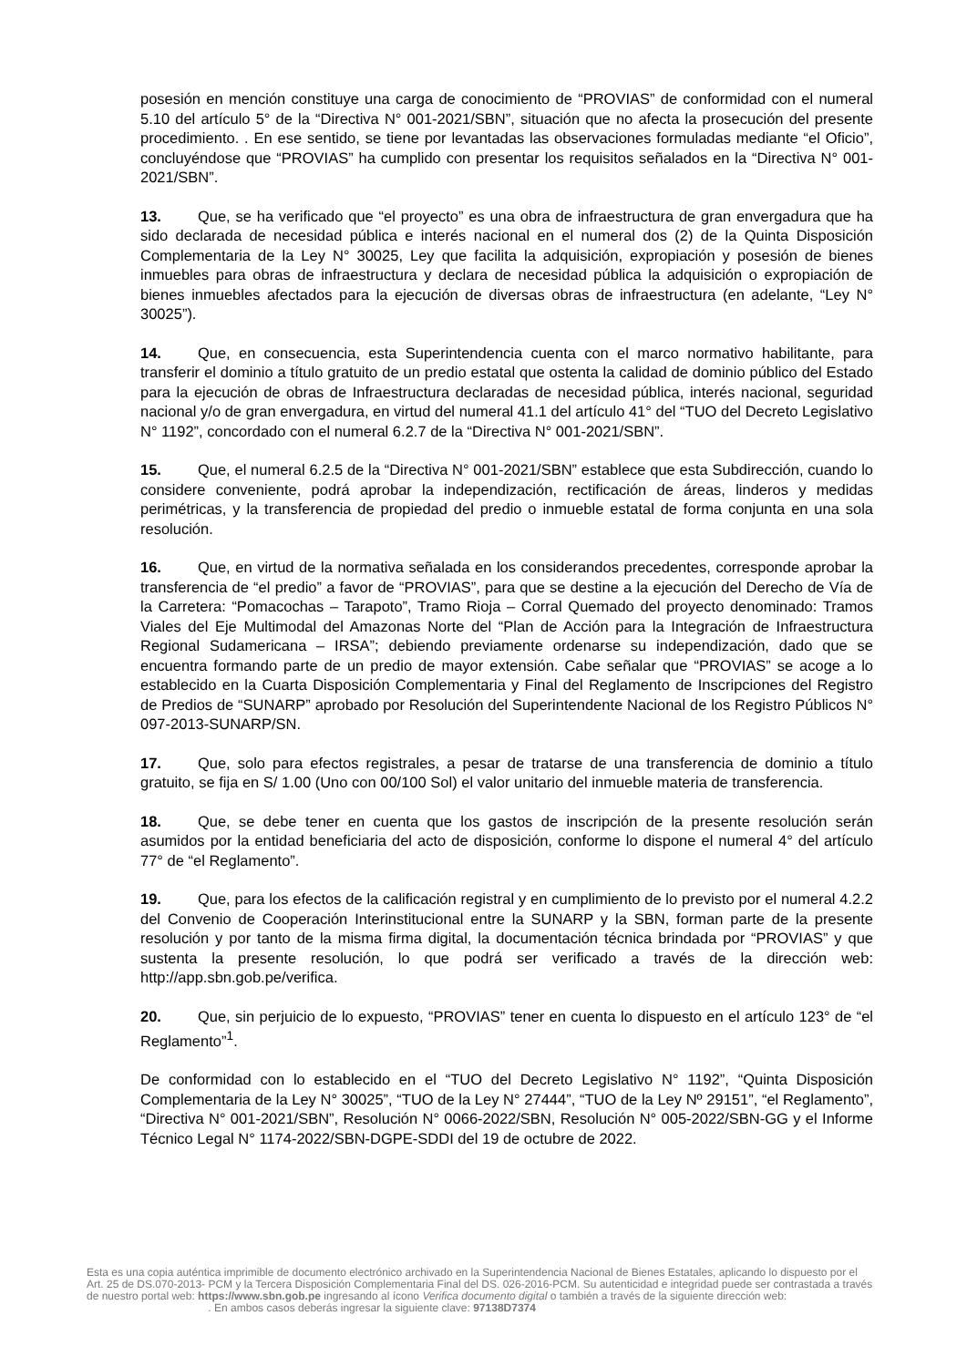posesión en mención constituye una carga de conocimiento de “PROVIAS” de conformidad con el numeral 5.10 del artículo 5° de la “Directiva N° 001-2021/SBN”, situación que no afecta la prosecución del presente procedimiento. . En ese sentido, se tiene por levantadas las observaciones formuladas mediante “el Oficio”, concluyéndose que “PROVIAS” ha cumplido con presentar los requisitos señalados en la “Directiva N° 001-2021/SBN”.
13. Que, se ha verificado que “el proyecto” es una obra de infraestructura de gran envergadura que ha sido declarada de necesidad pública e interés nacional en el numeral dos (2) de la Quinta Disposición Complementaria de la Ley N° 30025, Ley que facilita la adquisición, expropiación y posesión de bienes inmuebles para obras de infraestructura y declara de necesidad pública la adquisición o expropiación de bienes inmuebles afectados para la ejecución de diversas obras de infraestructura (en adelante, “Ley N° 30025”).
14. Que, en consecuencia, esta Superintendencia cuenta con el marco normativo habilitante, para transferir el dominio a título gratuito de un predio estatal que ostenta la calidad de dominio público del Estado para la ejecución de obras de Infraestructura declaradas de necesidad pública, interés nacional, seguridad nacional y/o de gran envergadura, en virtud del numeral 41.1 del artículo 41° del “TUO del Decreto Legislativo N° 1192”, concordado con el numeral 6.2.7 de la “Directiva N° 001-2021/SBN”.
15. Que, el numeral 6.2.5 de la “Directiva N° 001-2021/SBN” establece que esta Subdirección, cuando lo considere conveniente, podrá aprobar la independización, rectificación de áreas, linderos y medidas perimétricas, y la transferencia de propiedad del predio o inmueble estatal de forma conjunta en una sola resolución.
16. Que, en virtud de la normativa señalada en los considerandos precedentes, corresponde aprobar la transferencia de “el predio” a favor de “PROVIAS”, para que se destine a la ejecución del Derecho de Vía de la Carretera: “Pomacochas – Tarapoto”, Tramo Rioja – Corral Quemado del proyecto denominado: Tramos Viales del Eje Multimodal del Amazonas Norte del “Plan de Acción para la Integración de Infraestructura Regional Sudamericana – IRSA”; debiendo previamente ordenarse su independización, dado que se encuentra formando parte de un predio de mayor extensión. Cabe señalar que “PROVIAS” se acoge a lo establecido en la Cuarta Disposición Complementaria y Final del Reglamento de Inscripciones del Registro de Predios de “SUNARP” aprobado por Resolución del Superintendente Nacional de los Registro Públicos N° 097-2013-SUNARP/SN.
17. Que, solo para efectos registrales, a pesar de tratarse de una transferencia de dominio a título gratuito, se fija en S/ 1.00 (Uno con 00/100 Sol) el valor unitario del inmueble materia de transferencia.
18. Que, se debe tener en cuenta que los gastos de inscripción de la presente resolución serán asumidos por la entidad beneficiaria del acto de disposición, conforme lo dispone el numeral 4° del artículo 77° de “el Reglamento”.
19. Que, para los efectos de la calificación registral y en cumplimiento de lo previsto por el numeral 4.2.2 del Convenio de Cooperación Interinstitucional entre la SUNARP y la SBN, forman parte de la presente resolución y por tanto de la misma firma digital, la documentación técnica brindada por “PROVIAS” y que sustenta la presente resolución, lo que podrá ser verificado a través de la dirección web: http://app.sbn.gob.pe/verifica.
20. Que, sin perjuicio de lo expuesto, “PROVIAS” tener en cuenta lo dispuesto en el artículo 123° de “el Reglamento”<sup>1</sup>.
De conformidad con lo establecido en el “TUO del Decreto Legislativo N° 1192”, “Quinta Disposición Complementaria de la Ley N° 30025”, “TUO de la Ley N° 27444”, “TUO de la Ley Nº 29151”, “el Reglamento”, “Directiva N° 001-2021/SBN”, Resolución N° 0066-2022/SBN, Resolución N° 005-2022/SBN-GG y el Informe Técnico Legal N° 1174-2022/SBN-DGPE-SDDI del 19 de octubre de 2022.
Esta es una copia auténtica imprimible de documento electrónico archivado en la Superintendencia Nacional de Bienes Estatales, aplicando lo dispuesto por el Art. 25 de DS.070-2013- PCM y la Tercera Disposición Complementaria Final del DS. 026-2016-PCM. Su autenticidad e integridad puede ser contrastada a través de nuestro portal web: https://www.sbn.gob.pe ingresando al ícono Verifica documento digital o también a través de la siguiente dirección web: . En ambos casos deberás ingresar la siguiente clave: 97138D7374